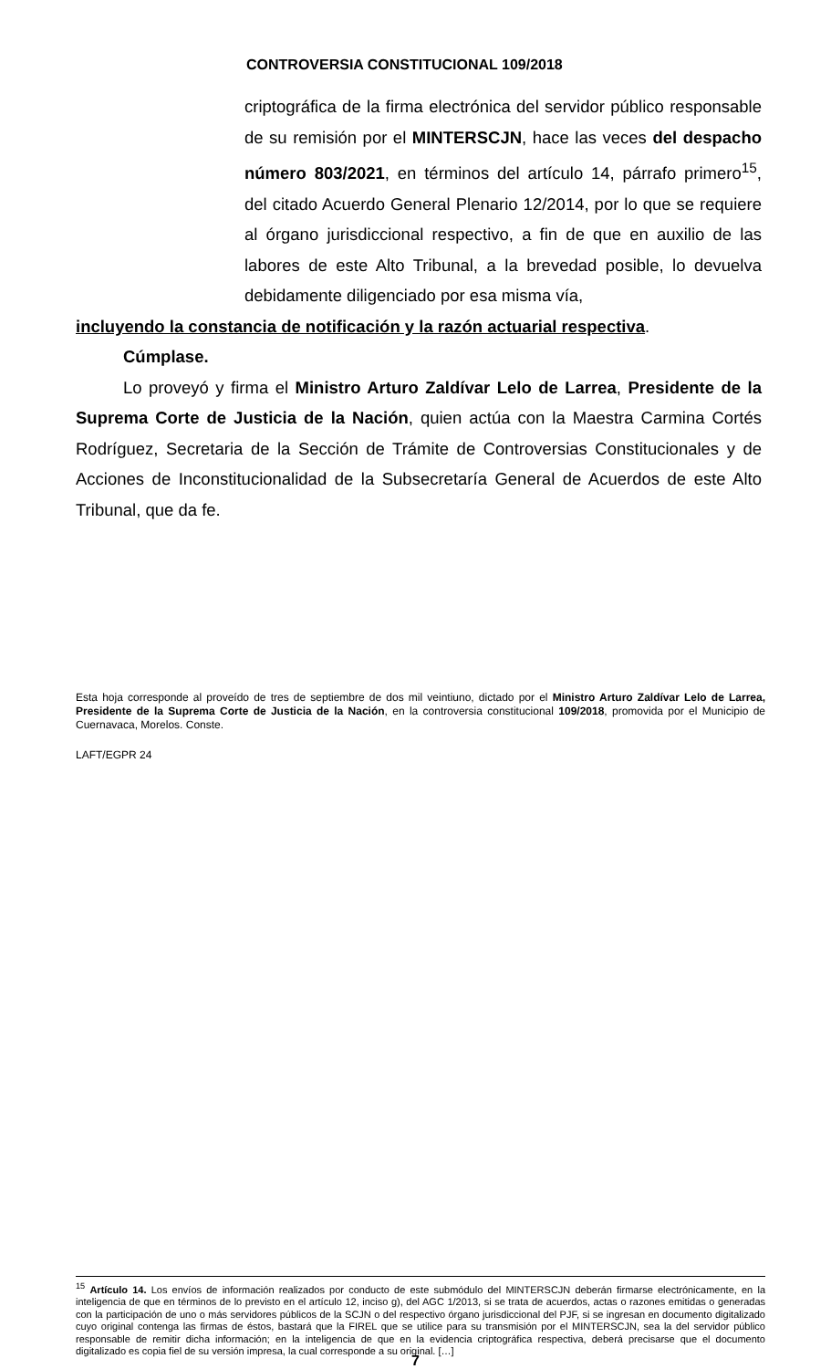CONTROVERSIA CONSTITUCIONAL 109/2018
criptográfica de la firma electrónica del servidor público responsable de su remisión por el MINTERSCJN, hace las veces del despacho número 803/2021, en términos del artículo 14, párrafo primero<sup>15</sup>, del citado Acuerdo General Plenario 12/2014, por lo que se requiere al órgano jurisdiccional respectivo, a fin de que en auxilio de las labores de este Alto Tribunal, a la brevedad posible, lo devuelva debidamente diligenciado por esa misma vía,
incluyendo la constancia de notificación y la razón actuarial respectiva.
Cúmplase.
Lo proveyó y firma el Ministro Arturo Zaldívar Lelo de Larrea, Presidente de la Suprema Corte de Justicia de la Nación, quien actúa con la Maestra Carmina Cortés Rodríguez, Secretaria de la Sección de Trámite de Controversias Constitucionales y de Acciones de Inconstitucionalidad de la Subsecretaría General de Acuerdos de este Alto Tribunal, que da fe.
Esta hoja corresponde al proveído de tres de septiembre de dos mil veintiuno, dictado por el Ministro Arturo Zaldívar Lelo de Larrea, Presidente de la Suprema Corte de Justicia de la Nación, en la controversia constitucional 109/2018, promovida por el Municipio de Cuernavaca, Morelos. Conste.
LAFT/EGPR 24
<sup>15</sup> Artículo 14. Los envíos de información realizados por conducto de este submódulo del MINTERSCJN deberán firmarse electrónicamente, en la inteligencia de que en términos de lo previsto en el artículo 12, inciso g), del AGC 1/2013, si se trata de acuerdos, actas o razones emitidas o generadas con la participación de uno o más servidores públicos de la SCJN o del respectivo órgano jurisdiccional del PJF, si se ingresan en documento digitalizado cuyo original contenga las firmas de éstos, bastará que la FIREL que se utilice para su transmisión por el MINTERSCJN, sea la del servidor público responsable de remitir dicha información; en la inteligencia de que en la evidencia criptográfica respectiva, deberá precisarse que el documento digitalizado es copia fiel de su versión impresa, la cual corresponde a su original. […]
7